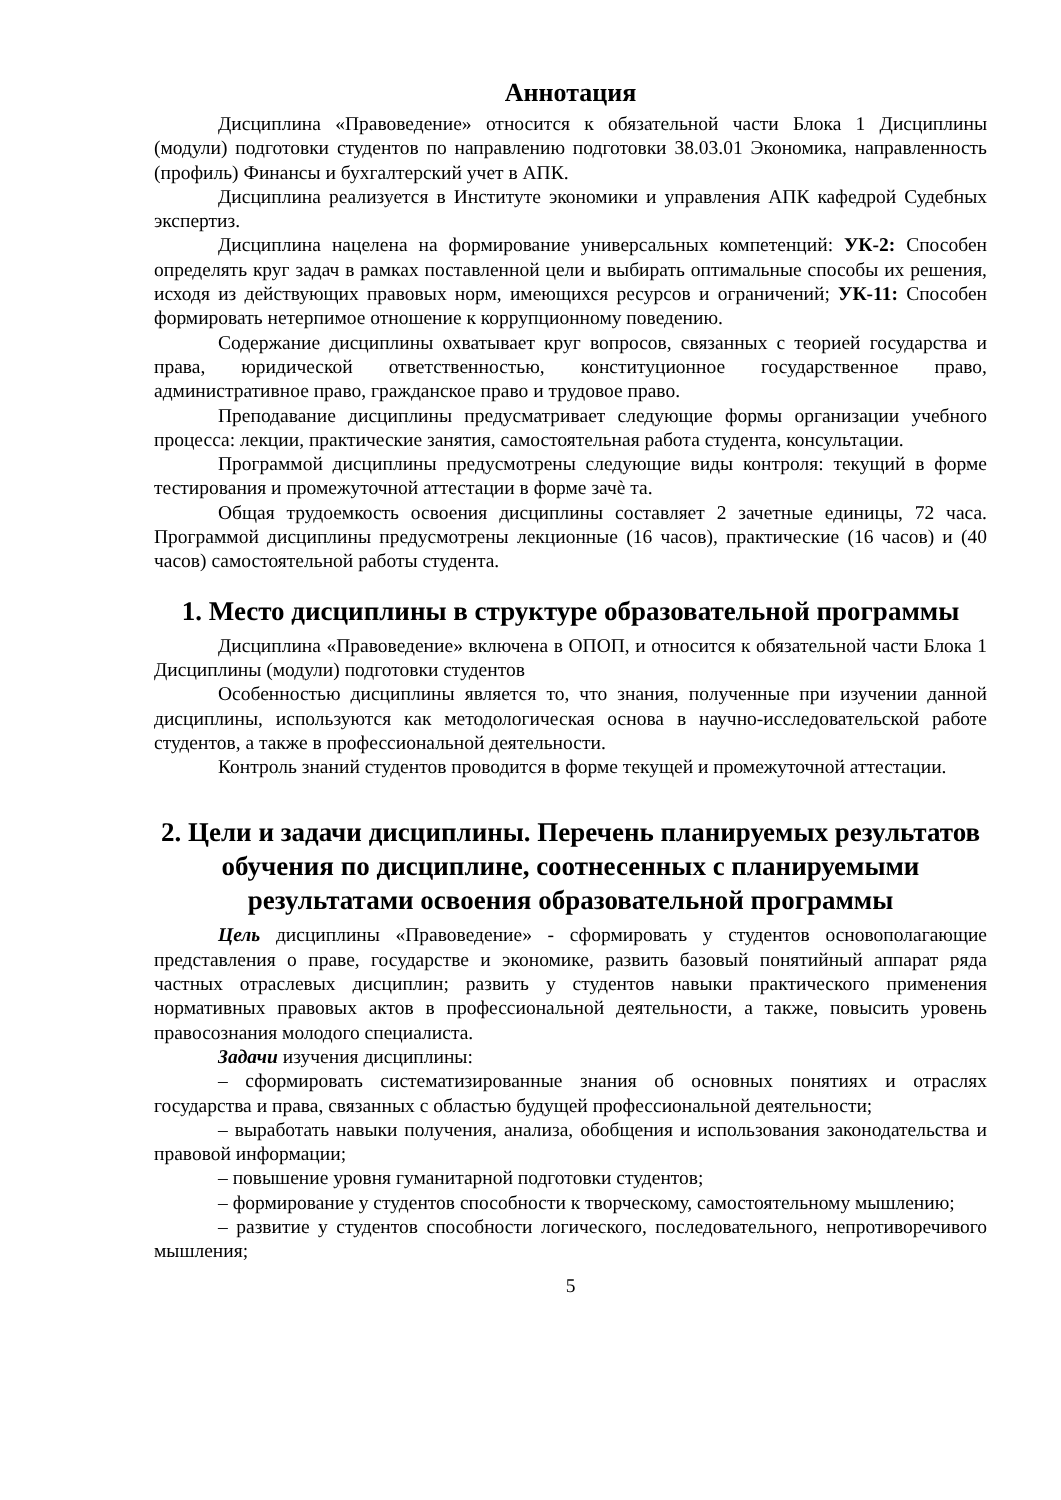Аннотация
Дисциплина «Правоведение» относится к обязательной части Блока 1 Дисциплины (модули) подготовки студентов по направлению подготовки 38.03.01 Экономика, направленность (профиль) Финансы и бухгалтерский учет в АПК.
Дисциплина реализуется в Институте экономики и управления АПК кафедрой Судебных экспертиз.
Дисциплина нацелена на формирование универсальных компетенций: УК-2: Способен определять круг задач в рамках поставленной цели и выбирать оптимальные способы их решения, исходя из действующих правовых норм, имеющихся ресурсов и ограничений; УК-11: Способен формировать нетерпимое отношение к коррупционному поведению.
Содержание дисциплины охватывает круг вопросов, связанных с теорией государства и права, юридической ответственностью, конституционное государственное право, административное право, гражданское право и трудовое право.
Преподавание дисциплины предусматривает следующие формы организации учебного процесса: лекции, практические занятия, самостоятельная работа студента, консультации.
Программой дисциплины предусмотрены следующие виды контроля: текущий в форме тестирования и промежуточной аттестации в форме зачѐ та.
Общая трудоемкость освоения дисциплины составляет 2 зачетные единицы, 72 часа. Программой дисциплины предусмотрены лекционные (16 часов), практические (16 часов) и (40 часов) самостоятельной работы студента.
1. Место дисциплины в структуре образовательной программы
Дисциплина «Правоведение» включена в ОПОП, и относится к обязательной части Блока 1 Дисциплины (модули) подготовки студентов
Особенностью дисциплины является то, что знания, полученные при изучении данной дисциплины, используются как методологическая основа в научно-исследовательской работе студентов, а также в профессиональной деятельности.
Контроль знаний студентов проводится в форме текущей и промежуточной аттестации.
2. Цели и задачи дисциплины. Перечень планируемых результатов обучения по дисциплине, соотнесенных с планируемыми результатами освоения образовательной программы
Цель дисциплины «Правоведение» - сформировать у студентов основополагающие представления о праве, государстве и экономике, развить базовый понятийный аппарат ряда частных отраслевых дисциплин; развить у студентов навыки практического применения нормативных правовых актов в профессиональной деятельности, а также, повысить уровень правосознания молодого специалиста.
Задачи изучения дисциплины:
– сформировать систематизированные знания об основных понятиях и отраслях государства и права, связанных с областью будущей профессиональной деятельности;
– выработать навыки получения, анализа, обобщения и использования законодательства и правовой информации;
– повышение уровня гуманитарной подготовки студентов;
– формирование у студентов способности к творческому, самостоятельному мышлению;
– развитие у студентов способности логического, последовательного, непротиворечивого мышления;
5